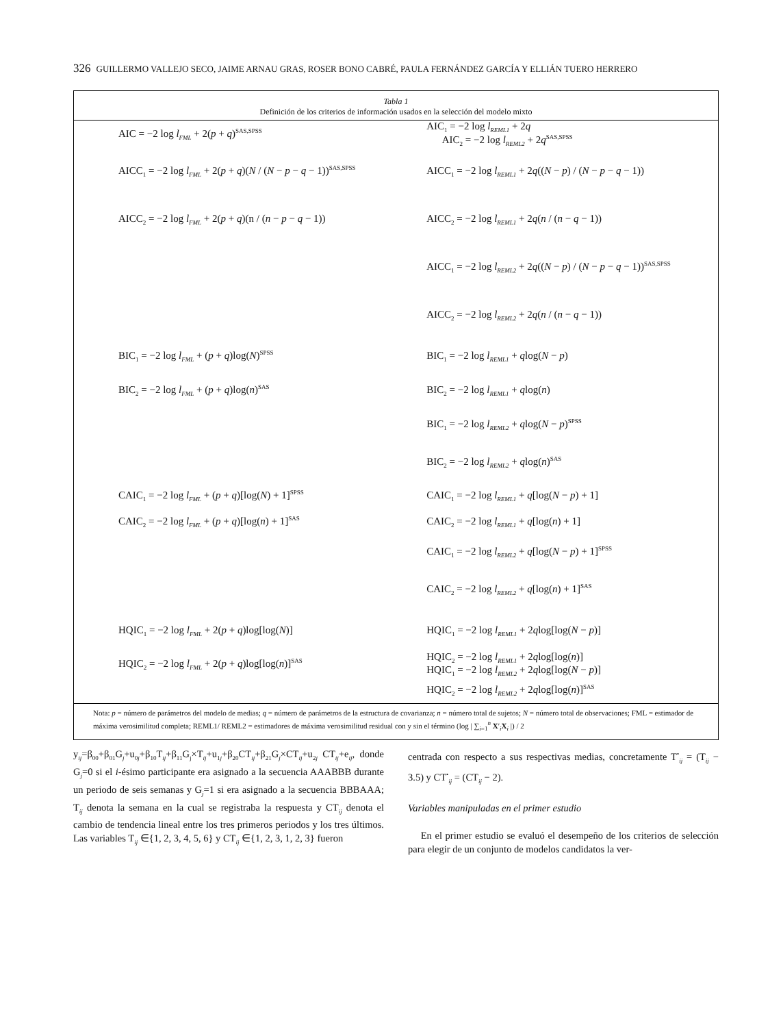326 GUILLERMO VALLEJO SECO, JAIME ARNAU GRAS, ROSER BONO CABRÉ, PAULA FERNÁNDEZ GARCÍA Y ELLIÁN TUERO HERRERO
Tabla 1
Definición de los criterios de información usados en la selección del modelo mixto
| AIC = −2 log l<sub>FML</sub> + 2( p + q )<sup>SAS,SPSS</sup> | AIC<sub>1</sub> = −2 log l<sub>REML1</sub> + 2 q AIC<sub>2</sub> = −2 log l<sub>REML2</sub> + 2 q<sup>SAS,SPSS</sup> |
| AICC<sub>1</sub> = −2 log l<sub>FML</sub> + 2( p + q )( N / ( N − p − q − 1))<sup>SAS,SPSS</sup> | AICC<sub>1</sub> = −2 log l<sub>REML1</sub> + 2 q (( N − p ) / ( N − p − q − 1)) |
| AICC<sub>2</sub> = −2 log l<sub>FML</sub> + 2( p + q )(n / ( n − p − q − 1)) | AICC<sub>2</sub> = −2 log l<sub>REML1</sub> + 2 q ( n / ( n − q − 1)) |
| | AICC<sub>1</sub> = −2 log l<sub>REML2</sub> + 2 q (( N − p ) / ( N − p − q − 1))<sup>SAS,SPSS</sup> |
| | AICC<sub>2</sub> = −2 log l<sub>REML2</sub> + 2 q ( n / ( n − q − 1)) |
| BIC<sub>1</sub> = −2 log l<sub>FML</sub> + ( p + q )log( N )<sup>SPSS</sup> | BIC<sub>1</sub> = −2 log l<sub>REML1</sub> + q log( N − p ) |
| BIC<sub>2</sub> = −2 log l<sub>FML</sub> + ( p + q )log( n )<sup>SAS</sup> | BIC<sub>2</sub> = −2 log l<sub>REML1</sub> + q log( n ) |
| | BIC<sub>1</sub> = −2 log l<sub>REML2</sub> + q log( N − p )<sup>SPSS</sup> |
| | BIC<sub>2</sub> = −2 log l<sub>REML2</sub> + q log( n )<sup>SAS</sup> |
| CAIC<sub>1</sub> = −2 log l<sub>FML</sub> + ( p + q )[log( N ) + 1]<sup>SPSS</sup> | CAIC<sub>1</sub> = −2 log l<sub>REML1</sub> + q [log( N − p ) + 1] |
| CAIC<sub>2</sub> = −2 log l<sub>FML</sub> + ( p + q )[log( n ) + 1]<sup>SAS</sup> | CAIC<sub>2</sub> = −2 log l<sub>REML1</sub> + q [log( n ) + 1] |
| | CAIC<sub>1</sub> = −2 log l<sub>REML2</sub> + q [log( N − p ) + 1]<sup>SPSS</sup> |
| | CAIC<sub>2</sub> = −2 log l<sub>REML2</sub> + q [log( n ) + 1]<sup>SAS</sup> |
| HQIC<sub>1</sub> = −2 log l<sub>FML</sub> + 2( p + q )log[log( N )] | HQIC<sub>1</sub> = −2 log l<sub>REML1</sub> + 2 q log[log( N − p )] |
| HQIC<sub>2</sub> = −2 log l<sub>FML</sub> + 2( p + q )log[log( n )]<sup>SAS</sup> | HQIC<sub>2</sub> = −2 log l<sub>REML1</sub> + 2 q log[log( n )] HQIC<sub>1</sub> = −2 log l<sub>REML2</sub> + 2 q log[log( N − p )] |
| | HQIC<sub>2</sub> = −2 log l<sub>REML2</sub> + 2 q log[log( n )]<sup>SAS</sup> |
Nota: p = número de parámetros del modelo de medias; q = número de parámetros de la estructura de covarianza; n = número total de sujetos; N = número total de observaciones; FML = estimador de máxima verosimilitud completa; REML1/ REML2 = estimadores de máxima verosimilitud residual con y sin el término (log | ∑<sub>i=1</sub><sup>n</sup> X′<sub>i</sub>X<sub>i</sub> |) / 2
y<sub>ij</sub>=β<sub>00</sub>+β<sub>01</sub>G<sub>j</sub>+u<sub>0j</sub>+β<sub>10</sub>T<sub>ij</sub>+β<sub>11</sub>G<sub>j</sub>×T<sub>ij</sub>+u<sub>1j</sub>+β<sub>20</sub>CT<sub>ij</sub>+β<sub>21</sub>G<sub>j</sub>×CT<sub>ij</sub>+u<sub>2j</sub> CT<sub>ij</sub>+e<sub>ij</sub>, donde G<sub>j</sub>=0 si el i-ésimo participante era asignado a la secuencia AAABBB durante un periodo de seis semanas y G<sub>j</sub>=1 si era asignado a la secuencia BBBAAA; T<sub>ij</sub> denota la semana en la cual se registraba la respuesta y CT<sub>ij</sub> denota el cambio de tendencia lineal entre los tres primeros periodos y los tres últimos. Las variables T<sub>ij</sub> ∈{1, 2, 3, 4, 5, 6} y CT<sub>ij</sub> ∈{1, 2, 3, 1, 2, 3} fueron
centrada con respecto a sus respectivas medias, concretamente T<sup>•</sup><sub>ij</sub> = (T<sub>ij</sub> − 3.5) y CT<sup>•</sup><sub>ij</sub> = (CT<sub>ij</sub> − 2).
Variables manipuladas en el primer estudio
En el primer estudio se evaluó el desempeño de los criterios de selección para elegir de un conjunto de modelos candidatos la ver-